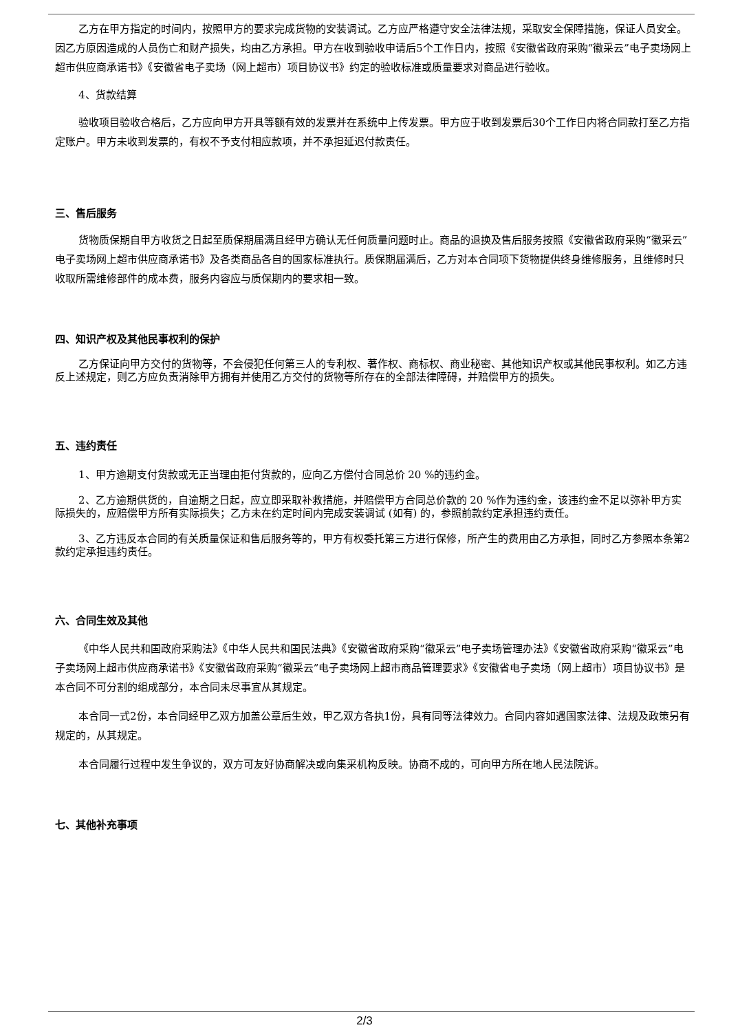乙方在甲方指定的时间内，按照甲方的要求完成货物的安装调试。乙方应严格遵守安全法律法规，采取安全保障措施，保证人员安全。因乙方原因造成的人员伤亡和财产损失，均由乙方承担。甲方在收到验收申请后5个工作日内，按照《安徽省政府采购“徽采云”电子卖场网上超市供应商承诺书》《安徽省电子卖场（网上超市）项目协议书》约定的验收标准或质量要求对商品进行验收。
4、货款结算
验收项目验收合格后，乙方应向甲方开具等额有效的发票并在系统中上传发票。甲方应于收到发票后30个工作日内将合同款打至乙方指定账户。甲方未收到发票的，有权不予支付相应款项，并不承担延迟付款责任。
三、售后服务
货物质保期自甲方收货之日起至质保期届满且经甲方确认无任何质量问题时止。商品的退换及售后服务按照《安徽省政府采购“徽采云”电子卖场网上超市供应商承诺书》及各类商品各自的国家标准执行。质保期届满后，乙方对本合同项下货物提供终身维修服务，且维修时只收取所需维修部件的成本费，服务内容应与质保期内的要求相一致。
四、知识产权及其他民事权利的保护
乙方保证向甲方交付的货物等，不会侵犯任何第三人的专利权、著作权、商标权、商业秘密、其他知识产权或其他民事权利。如乙方违反上述规定，则乙方应负责消除甲方拥有并使用乙方交付的货物等所存在的全部法律障碍，并赔偿甲方的损失。
五、违约责任
1、甲方逾期支付货款或无正当理由拒付货款的，应向乙方偿付合同总价 20 %的违约金。
2、乙方逾期供货的，自逾期之日起，应立即采取补救措施，并赔偿甲方合同总价款的 20 %作为违约金，该违约金不足以弥补甲方实际损失的，应赔偿甲方所有实际损失；乙方未在约定时间内完成安装调试 (如有) 的，参照前款约定承担违约责任。
3、乙方违反本合同的有关质量保证和售后服务等的，甲方有权委托第三方进行保修，所产生的费用由乙方承担，同时乙方参照本条第2款约定承担违约责任。
六、合同生效及其他
《中华人民共和国政府采购法》《中华人民共和国民法典》《安徽省政府采购“徽采云”电子卖场管理办法》《安徽省政府采购“徽采云”电子卖场网上超市供应商承诺书》《安徽省政府采购“徽采云”电子卖场网上超市商品管理要求》《安徽省电子卖场（网上超市）项目协议书》是本合同不可分割的组成部分，本合同未尽事宜从其规定。
本合同一式2份，本合同经甲乙双方加盖公章后生效，甲乙双方各执1份，具有同等法律效力。合同内容如遇国家法律、法规及政策另有规定的，从其规定。
本合同履行过程中发生争议的，双方可友好协商解决或向集采机构反映。协商不成的，可向甲方所在地人民法院诉。
七、其他补充事项
2/3